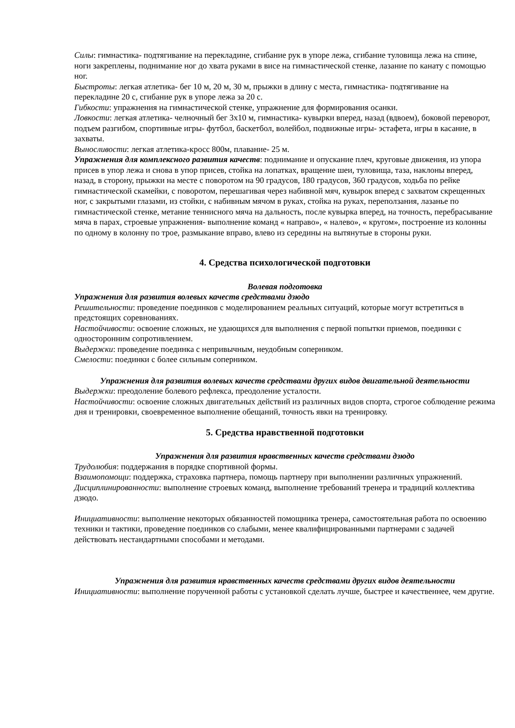Силы: гимнастика- подтягивание на перекладине, сгибание рук в упоре лежа, сгибание туловища лежа на спине, ноги закреплены, поднимание ног до хвата руками в висе на гимнастической стенке, лазание по канату с помощью ног.
Быстроты: легкая атлетика- бег 10 м, 20 м, 30 м, прыжки в длину с места, гимнастика- подтягивание на перекладине 20 с, сгибание рук в упоре лежа за 20 с.
Гибкости: упражнения на гимнастической стенке, упражнение для формирования осанки.
Ловкости: легкая атлетика- челночный бег 3х10 м, гимнастика- кувырки вперед, назад (вдвоем), боковой переворот, подъем разгибом, спортивные игры- футбол, баскетбол, волейбол, подвижные игры- эстафета, игры в касание, в захваты.
Выносливости: легкая атлетика-кросс 800м, плавание- 25 м.
Упражнения для комплексного развития качеств: поднимание и опускание плеч, круговые движения, из упора присев в упор лежа и снова в упор присев, стойка на лопатках, вращение шеи, туловища, таза, наклоны вперед, назад, в сторону, прыжки на месте с поворотом на 90 градусов, 180 градусов, 360 градусов, ходьба по рейке гимнастической скамейки, с поворотом, перешагивая через набивной мяч, кувырок вперед с захватом скрещенных ног, с закрытыми глазами, из стойки, с набивным мячом в руках, стойка на руках, переползания, лазанье по гимнастической стенке, метание теннисного мяча на дальность, после кувырка вперед, на точность, перебрасывание мяча в парах, строевые упражнения- выполнение команд « направо», « налево», « кругом», построение из колонны по одному в колонну по трое, размыкание вправо, влево из середины на вытянутые в стороны руки.
4. Средства психологической подготовки
Волевая подготовка
Упражнения для развития волевых качеств средствами дзюдо
Решительности: проведение поединков с моделированием реальных ситуаций, которые могут встретиться в предстоящих соревнованиях.
Настойчивости: освоение сложных, не удающихся для выполнения с первой попытки приемов, поединки с односторонним сопротивлением.
Выдержки: проведение поединка с непривычным, неудобным соперником.
Смелости: поединки с более сильным соперником.
Упражнения для развития волевых качеств средствами других видов двигательной деятельности
Выдержки: преодоление болевого рефлекса, преодоление усталости.
Настойчивости: освоение сложных двигательных действий из различных видов спорта, строгое соблюдение режима дня и тренировки, своевременное выполнение обещаний, точность явки на тренировку.
5. Средства нравственной подготовки
Упражнения для развития нравственных качеств средствами дзюдо
Трудолюбия: поддержания в порядке спортивной формы.
Взаимопомощи: поддержка, страховка партнера, помощь партнеру при выполнении различных упражнений.
Дисциплинированности: выполнение строевых команд, выполнение требований тренера и традиций коллектива дзюдо.
Инициативности: выполнение некоторых обязанностей помощника тренера, самостоятельная работа по освоению техники и тактики, проведение поединков со слабыми, менее квалифицированными партнерами с задачей действовать нестандартными способами и методами.
Упражнения для развития нравственных качеств средствами других видов деятельности
Инициативности: выполнение порученной работы с установкой сделать лучше, быстрее и качественнее, чем другие.